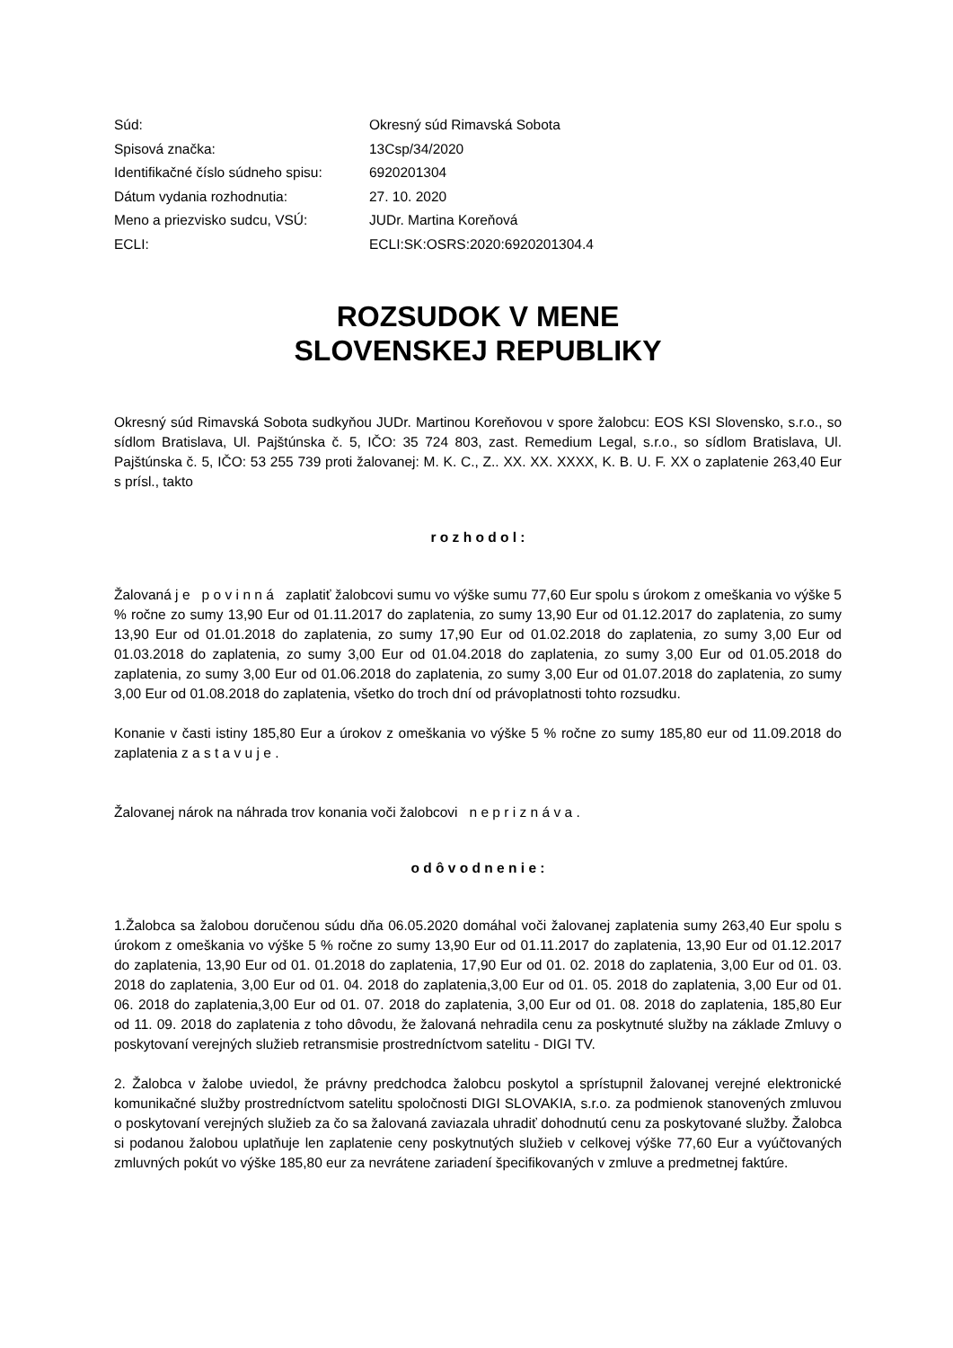| Súd: | Okresný súd Rimavská Sobota |
| Spisová značka: | 13Csp/34/2020 |
| Identifikačné číslo súdneho spisu: | 6920201304 |
| Dátum vydania rozhodnutia: | 27. 10. 2020 |
| Meno a priezvisko sudcu, VSÚ: | JUDr. Martina Koreňová |
| ECLI: | ECLI:SK:OSRS:2020:6920201304.4 |
ROZSUDOK V MENE
SLOVENSKEJ REPUBLIKY
Okresný súd Rimavská Sobota sudkyňou JUDr. Martinou Koreňovou v spore žalobcu: EOS KSI Slovensko, s.r.o., so sídlom Bratislava, Ul. Pajštúnska č. 5, IČO: 35 724 803, zast. Remedium Legal, s.r.o., so sídlom Bratislava, Ul. Pajštúnska č. 5, IČO: 53 255 739 proti žalovanej: M. K. C., Z.. XX. XX. XXXX, K. B. U. F. XX o zaplatenie 263,40 Eur s prísl., takto
r o z h o d o l :
Žalovaná j e p o v i n n á zaplatiť žalobcovi sumu vo výške sumu 77,60 Eur spolu s úrokom z omeškania vo výške 5 % ročne zo sumy 13,90 Eur od 01.11.2017 do zaplatenia, zo sumy 13,90 Eur od 01.12.2017 do zaplatenia, zo sumy 13,90 Eur od 01.01.2018 do zaplatenia, zo sumy 17,90 Eur od 01.02.2018 do zaplatenia, zo sumy 3,00 Eur od 01.03.2018 do zaplatenia, zo sumy 3,00 Eur od 01.04.2018 do zaplatenia, zo sumy 3,00 Eur od 01.05.2018 do zaplatenia, zo sumy 3,00 Eur od 01.06.2018 do zaplatenia, zo sumy 3,00 Eur od 01.07.2018 do zaplatenia, zo sumy 3,00 Eur od 01.08.2018 do zaplatenia, všetko do troch dní od právoplatnosti tohto rozsudku.
Konanie v časti istiny 185,80 Eur a úrokov z omeškania vo výške 5 % ročne zo sumy 185,80 eur od 11.09.2018 do zaplatenia z a s t a v u j e .
Žalovanej nárok na náhrada trov konania voči žalobcovi n e p r i z n á v a .
o d ô v o d n e n i e :
1.Žalobca sa žalobou doručenou súdu dňa 06.05.2020 domáhal voči žalovanej zaplatenia sumy 263,40 Eur spolu s úrokom z omeškania vo výške 5 % ročne zo sumy 13,90 Eur od 01.11.2017 do zaplatenia, 13,90 Eur od 01.12.2017 do zaplatenia, 13,90 Eur od 01. 01.2018 do zaplatenia, 17,90 Eur od 01. 02. 2018 do zaplatenia, 3,00 Eur od 01. 03. 2018 do zaplatenia, 3,00 Eur od 01. 04. 2018 do zaplatenia,3,00 Eur od 01. 05. 2018 do zaplatenia, 3,00 Eur od 01. 06. 2018 do zaplatenia,3,00 Eur od 01. 07. 2018 do zaplatenia, 3,00 Eur od 01. 08. 2018 do zaplatenia, 185,80 Eur od 11. 09. 2018 do zaplatenia z toho dôvodu, že žalovaná nehradila cenu za poskytnuté služby na základe Zmluvy o poskytovaní verejných služieb retransmisie prostredníctvom satelitu - DIGI TV.
2. Žalobca v žalobe uviedol, že právny predchodca žalobcu poskytol a sprístupnil žalovanej verejné elektronické komunikačné služby prostredníctvom satelitu spoločnosti DIGI SLOVAKIA, s.r.o. za podmienok stanovených zmluvou o poskytovaní verejných služieb za čo sa žalovaná zaviazala uhradiť dohodnutú cenu za poskytované služby. Žalobca si podanou žalobou uplatňuje len zaplatenie ceny poskytnutých služieb v celkovej výške 77,60 Eur a vyúčtovaných zmluvných pokút vo výške 185,80 eur za nevrátene zariadení špecifikovaných v zmluve a predmetnej faktúre.